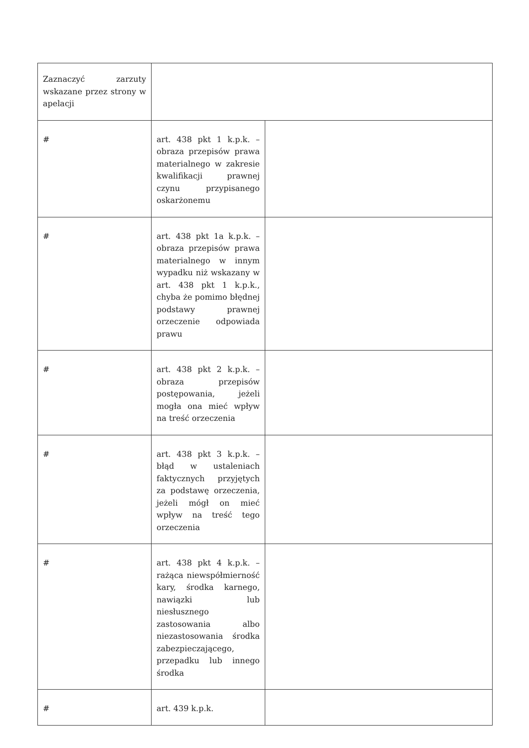| Zaznaczyć zarzuty wskazane przez strony w apelacji | | |
| # | art. 438 pkt 1 k.p.k. – obraza przepisów prawa materialnego w zakresie kwalifikacji prawnej czynu przypisanego oskarżonemu | |
| # | art. 438 pkt 1a k.p.k. – obraza przepisów prawa materialnego w innym wypadku niż wskazany w art. 438 pkt 1 k.p.k., chyba że pomimo błędnej podstawy prawnej orzeczenie odpowiada prawu | |
| # | art. 438 pkt 2 k.p.k. – obraza przepisów postępowania, jeżeli mogła ona mieć wpływ na treść orzeczenia | |
| # | art. 438 pkt 3 k.p.k. – błąd w ustaleniach faktycznych przyjętych za podstawę orzeczenia, jeżeli mógł on mieć wpływ na treść tego orzeczenia | |
| # | art. 438 pkt 4 k.p.k. – rażąca niewspółmierność kary, środka karnego, nawiązki lub niesłusznego zastosowania albo niezastosowania środka zabezpieczającego, przepadku lub innego środka | |
| # | art. 439 k.p.k. | |